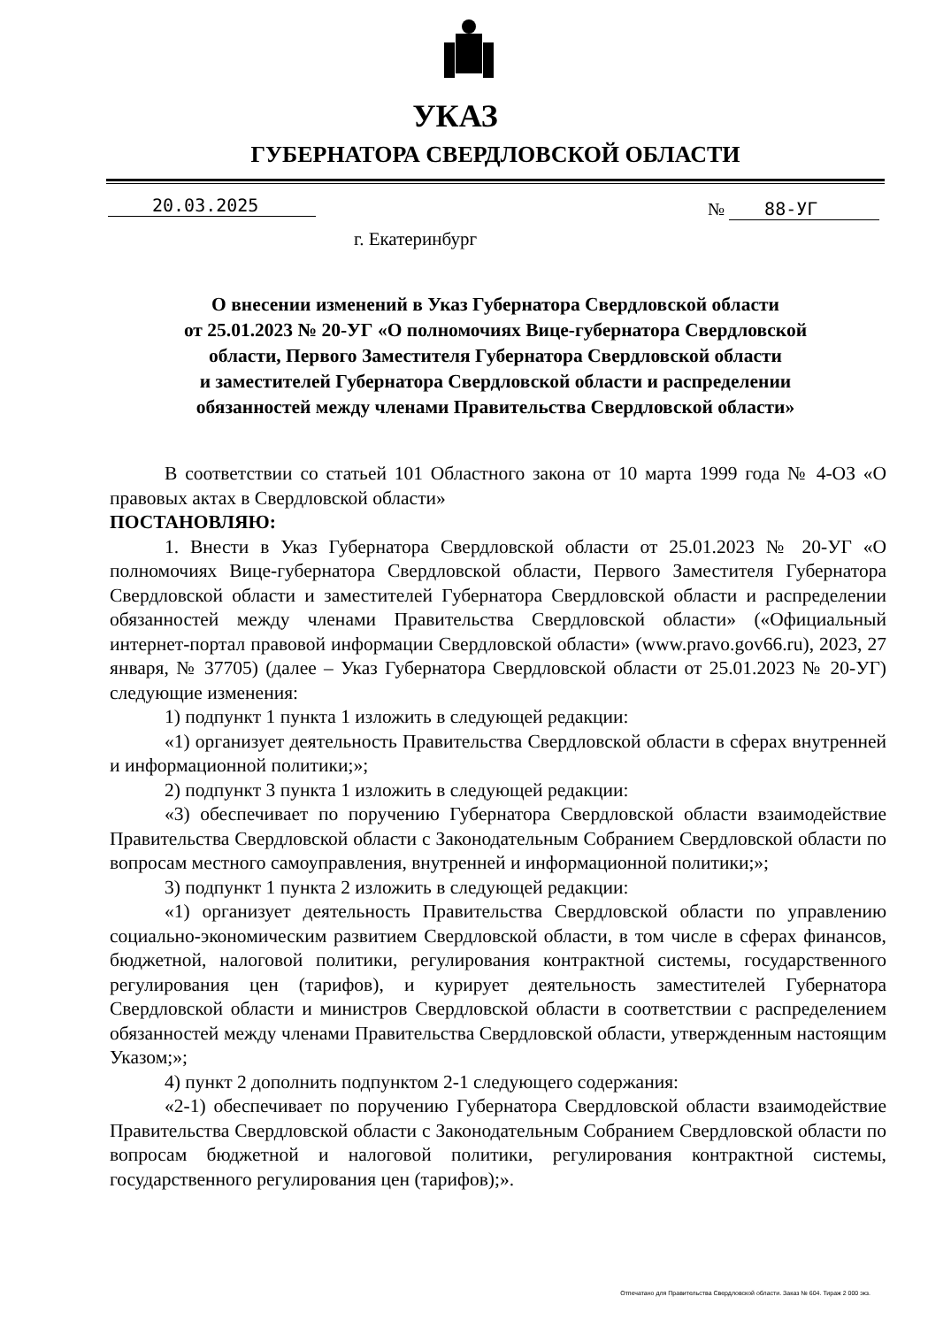УКАЗ
ГУБЕРНАТОРА СВЕРДЛОВСКОЙ ОБЛАСТИ
20.03.2025 № 88-УГ
г. Екатеринбург
О внесении изменений в Указ Губернатора Свердловской области
от 25.01.2023 № 20-УГ «О полномочиях Вице-губернатора Свердловской
области, Первого Заместителя Губернатора Свердловской области
и заместителей Губернатора Свердловской области и распределении
обязанностей между членами Правительства Свердловской области»
В соответствии со статьей 101 Областного закона от 10 марта 1999 года № 4-ОЗ «О правовых актах в Свердловской области»
ПОСТАНОВЛЯЮ:
1. Внести в Указ Губернатора Свердловской области от 25.01.2023 № 20-УГ «О полномочиях Вице-губернатора Свердловской области, Первого Заместителя Губернатора Свердловской области и заместителей Губернатора Свердловской области и распределении обязанностей между членами Правительства Свердловской области» («Официальный интернет-портал правовой информации Свердловской области» (www.pravo.gov66.ru), 2023, 27 января, № 37705) (далее – Указ Губернатора Свердловской области от 25.01.2023 № 20-УГ) следующие изменения:
1) подпункт 1 пункта 1 изложить в следующей редакции:
«1) организует деятельность Правительства Свердловской области в сферах внутренней и информационной политики;»;
2) подпункт 3 пункта 1 изложить в следующей редакции:
«3) обеспечивает по поручению Губернатора Свердловской области взаимодействие Правительства Свердловской области с Законодательным Собранием Свердловской области по вопросам местного самоуправления, внутренней и информационной политики;»;
3) подпункт 1 пункта 2 изложить в следующей редакции:
«1) организует деятельность Правительства Свердловской области по управлению социально-экономическим развитием Свердловской области, в том числе в сферах финансов, бюджетной, налоговой политики, регулирования контрактной системы, государственного регулирования цен (тарифов), и курирует деятельность заместителей Губернатора Свердловской области и министров Свердловской области в соответствии с распределением обязанностей между членами Правительства Свердловской области, утвержденным настоящим Указом;»;
4) пункт 2 дополнить подпунктом 2-1 следующего содержания:
«2-1) обеспечивает по поручению Губернатора Свердловской области взаимодействие Правительства Свердловской области с Законодательным Собранием Свердловской области по вопросам бюджетной и налоговой политики, регулирования контрактной системы, государственного регулирования цен (тарифов);».
Отпечатано для Правительства Свердловской области. Заказ № 604. Тираж 2 000 экз.